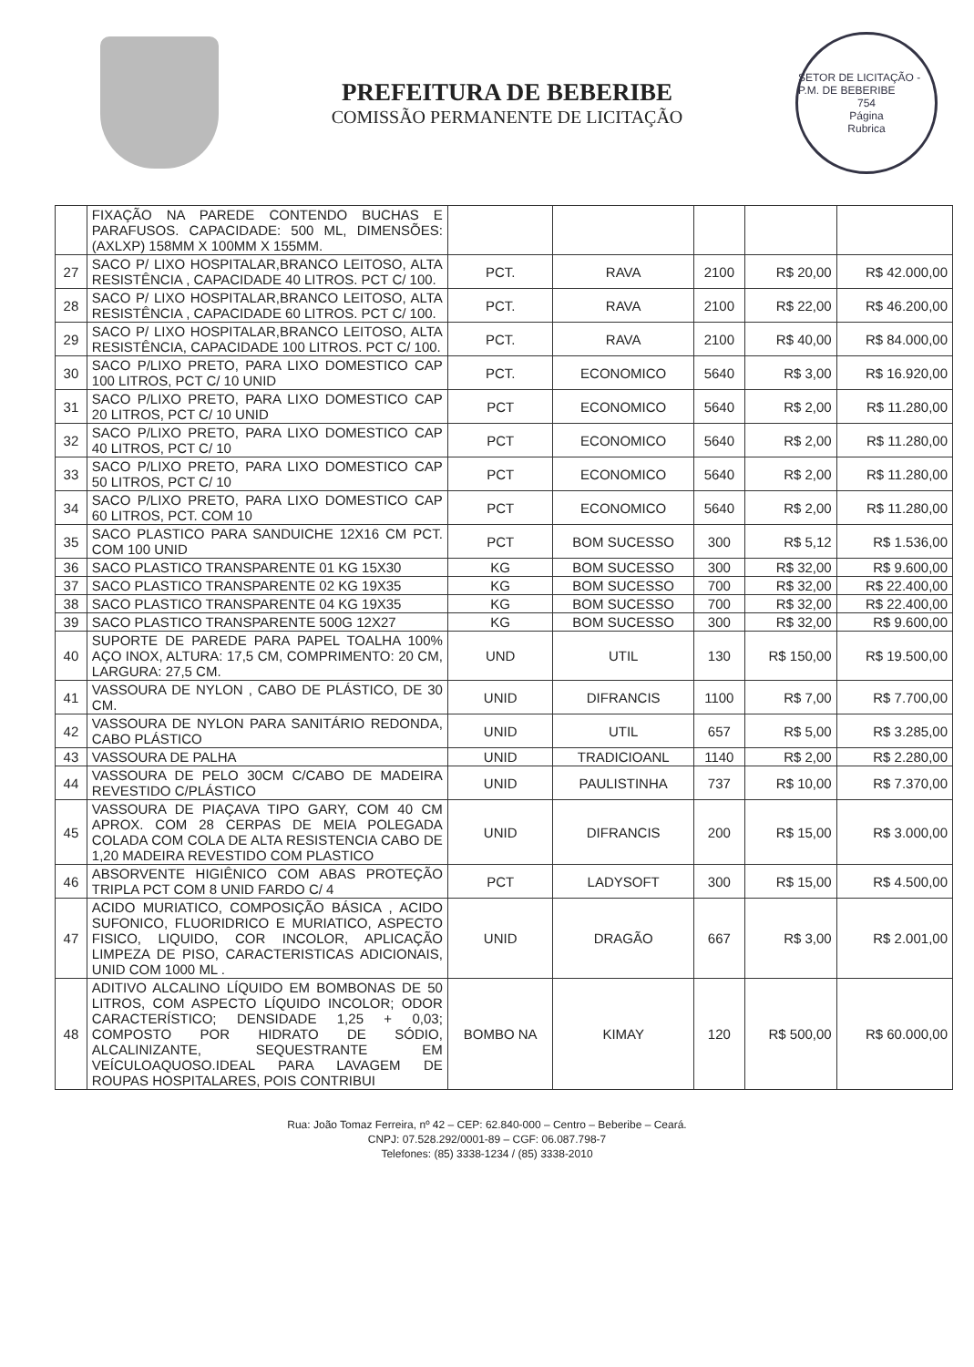PREFEITURA DE BEBERIBE
COMISSÃO PERMANENTE DE LICITAÇÃO
SETOR DE LICITAÇÃO - P.M. DE BEBERIBE
754
Página
Rubrica
| | FIXAÇÃO NA PAREDE CONTENDO BUCHAS E PARAFUSOS. CAPACIDADE: 500 ML, DIMENSÕES: (AXLXP) 158MM X 100MM X 155MM. | | | | | |
| 27 | SACO P/ LIXO HOSPITALAR,BRANCO LEITOSO, ALTA RESISTÊNCIA , CAPACIDADE 40 LITROS. PCT C/ 100. | PCT. | RAVA | 2100 | R$ 20,00 | R$ 42.000,00 |
| 28 | SACO P/ LIXO HOSPITALAR,BRANCO LEITOSO, ALTA RESISTÊNCIA , CAPACIDADE 60 LITROS. PCT C/ 100. | PCT. | RAVA | 2100 | R$ 22,00 | R$ 46.200,00 |
| 29 | SACO P/ LIXO HOSPITALAR,BRANCO LEITOSO, ALTA RESISTÊNCIA, CAPACIDADE 100 LITROS. PCT C/ 100. | PCT. | RAVA | 2100 | R$ 40,00 | R$ 84.000,00 |
| 30 | SACO P/LIXO PRETO, PARA LIXO DOMESTICO CAP 100 LITROS, PCT C/ 10 UNID | PCT. | ECONOMICO | 5640 | R$ 3,00 | R$ 16.920,00 |
| 31 | SACO P/LIXO PRETO, PARA LIXO DOMESTICO CAP 20 LITROS, PCT C/ 10 UNID | PCT | ECONOMICO | 5640 | R$ 2,00 | R$ 11.280,00 |
| 32 | SACO P/LIXO PRETO, PARA LIXO DOMESTICO CAP 40 LITROS, PCT C/ 10 | PCT | ECONOMICO | 5640 | R$ 2,00 | R$ 11.280,00 |
| 33 | SACO P/LIXO PRETO, PARA LIXO DOMESTICO CAP 50 LITROS, PCT C/ 10 | PCT | ECONOMICO | 5640 | R$ 2,00 | R$ 11.280,00 |
| 34 | SACO P/LIXO PRETO, PARA LIXO DOMESTICO CAP 60 LITROS, PCT. COM 10 | PCT | ECONOMICO | 5640 | R$ 2,00 | R$ 11.280,00 |
| 35 | SACO PLASTICO PARA SANDUICHE 12X16 CM PCT. COM 100 UNID | PCT | BOM SUCESSO | 300 | R$ 5,12 | R$ 1.536,00 |
| 36 | SACO PLASTICO TRANSPARENTE 01 KG 15X30 | KG | BOM SUCESSO | 300 | R$ 32,00 | R$ 9.600,00 |
| 37 | SACO PLASTICO TRANSPARENTE 02 KG 19X35 | KG | BOM SUCESSO | 700 | R$ 32,00 | R$ 22.400,00 |
| 38 | SACO PLASTICO TRANSPARENTE 04 KG 19X35 | KG | BOM SUCESSO | 700 | R$ 32,00 | R$ 22.400,00 |
| 39 | SACO PLASTICO TRANSPARENTE 500G 12X27 | KG | BOM SUCESSO | 300 | R$ 32,00 | R$ 9.600,00 |
| 40 | SUPORTE DE PAREDE PARA PAPEL TOALHA 100% AÇO INOX, ALTURA: 17,5 CM, COMPRIMENTO: 20 CM, LARGURA: 27,5 CM. | UND | UTIL | 130 | R$ 150,00 | R$ 19.500,00 |
| 41 | VASSOURA DE NYLON , CABO DE PLÁSTICO, DE 30 CM. | UNID | DIFRANCIS | 1100 | R$ 7,00 | R$ 7.700,00 |
| 42 | VASSOURA DE NYLON PARA SANITÁRIO REDONDA, CABO PLÁSTICO | UNID | UTIL | 657 | R$ 5,00 | R$ 3.285,00 |
| 43 | VASSOURA DE PALHA | UNID | TRADICIOANL | 1140 | R$ 2,00 | R$ 2.280,00 |
| 44 | VASSOURA DE PELO 30CM C/CABO DE MADEIRA REVESTIDO C/PLÁSTICO | UNID | PAULISTINHA | 737 | R$ 10,00 | R$ 7.370,00 |
| 45 | VASSOURA DE PIAÇAVA TIPO GARY, COM 40 CM APROX. COM 28 CERPAS DE MEIA POLEGADA COLADA COM COLA DE ALTA RESISTENCIA CABO DE 1,20 MADEIRA REVESTIDO COM PLASTICO | UNID | DIFRANCIS | 200 | R$ 15,00 | R$ 3.000,00 |
| 46 | ABSORVENTE HIGIÊNICO COM ABAS PROTEÇÃO TRIPLA PCT COM 8 UNID FARDO C/ 4 | PCT | LADYSOFT | 300 | R$ 15,00 | R$ 4.500,00 |
| 47 | ACIDO MURIATICO, COMPOSIÇÃO BÁSICA , ACIDO SUFONICO, FLUORIDRICO E MURIATICO, ASPECTO FISICO, LIQUIDO, COR INCOLOR, APLICAÇÃO LIMPEZA DE PISO, CARACTERISTICAS ADICIONAIS, UNID COM 1000 ML . | UNID | DRAGÃO | 667 | R$ 3,00 | R$ 2.001,00 |
| 48 | ADITIVO ALCALINO LÍQUIDO EM BOMBONAS DE 50 LITROS, COM ASPECTO LÍQUIDO INCOLOR; ODOR CARACTERÍSTICO; DENSIDADE 1,25 + 0,03; COMPOSTO POR HIDRATO DE SÓDIO, ALCALINIZANTE, SEQUESTRANTE EM VEÍCULOAQUOSO.IDEAL PARA LAVAGEM DE ROUPAS HOSPITALARES, POIS CONTRIBUI | BOMBO NA | KIMAY | 120 | R$ 500,00 | R$ 60.000,00 |
Rua: João Tomaz Ferreira, nº 42 – CEP: 62.840-000 – Centro – Beberibe – Ceará.
CNPJ: 07.528.292/0001-89 – CGF: 06.087.798-7
Telefones: (85) 3338-1234 / (85) 3338-2010